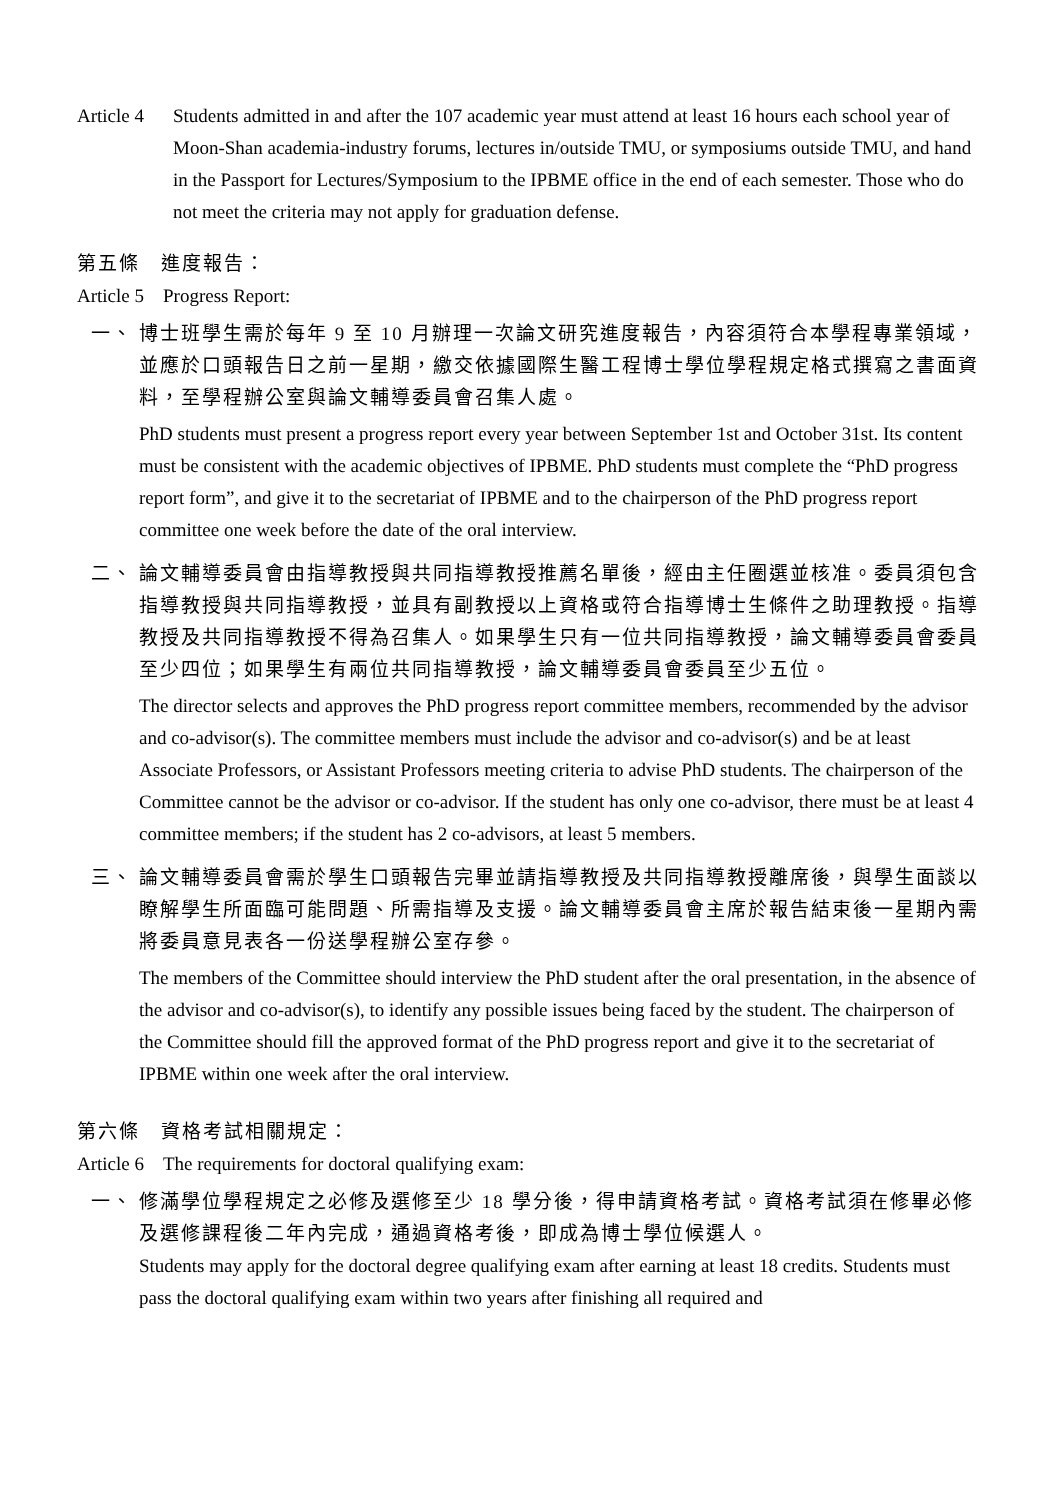Article 4
Students admitted in and after the 107 academic year must attend at least 16 hours each school year of Moon-Shan academia-industry forums, lectures in/outside TMU, or symposiums outside TMU, and hand in the Passport for Lectures/Symposium to the IPBME office in the end of each semester. Those who do not meet the criteria may not apply for graduation defense.
第五條　進度報告：
Article 5　Progress Report:
一、 博士班學生需於每年 9 至 10 月辦理一次論文研究進度報告，內容須符合本學程專業領域，並應於口頭報告日之前一星期，繳交依據國際生醫工程博士學位學程規定格式撰寫之書面資料，至學程辦公室與論文輔導委員會召集人處。
PhD students must present a progress report every year between September 1st and October 31st. Its content must be consistent with the academic objectives of IPBME. PhD students must complete the “PhD progress report form”, and give it to the secretariat of IPBME and to the chairperson of the PhD progress report committee one week before the date of the oral interview.
二、 論文輔導委員會由指導教授與共同指導教授推薦名單後，經由主任圈選並核准。委員須包含指導教授與共同指導教授，並具有副教授以上資格或符合指導博士生條件之助理教授。指導教授及共同指導教授不得為召集人。如果學生只有一位共同指導教授，論文輔導委員會委員至少四位；如果學生有兩位共同指導教授，論文輔導委員會委員至少五位。
The director selects and approves the PhD progress report committee members, recommended by the advisor and co-advisor(s). The committee members must include the advisor and co-advisor(s) and be at least Associate Professors, or Assistant Professors meeting criteria to advise PhD students. The chairperson of the Committee cannot be the advisor or co-advisor. If the student has only one co-advisor, there must be at least 4 committee members; if the student has 2 co-advisors, at least 5 members.
三、 論文輔導委員會需於學生口頭報告完畢並請指導教授及共同指導教授離席後，與學生面談以瞭解學生所面臨可能問題、所需指導及支援。論文輔導委員會主席於報告結束後一星期內需將委員意見表各一份送學程辦公室存參。
The members of the Committee should interview the PhD student after the oral presentation, in the absence of the advisor and co-advisor(s), to identify any possible issues being faced by the student. The chairperson of the Committee should fill the approved format of the PhD progress report and give it to the secretariat of IPBME within one week after the oral interview.
第六條　資格考試相關規定：
Article 6　The requirements for doctoral qualifying exam:
一、 修滿學位學程規定之必修及選修至少 18 學分後，得申請資格考試。資格考試須在修畢必修及選修課程後二年內完成，通過資格考後，即成為博士學位候選人。
Students may apply for the doctoral degree qualifying exam after earning at least 18 credits. Students must pass the doctoral qualifying exam within two years after finishing all required and